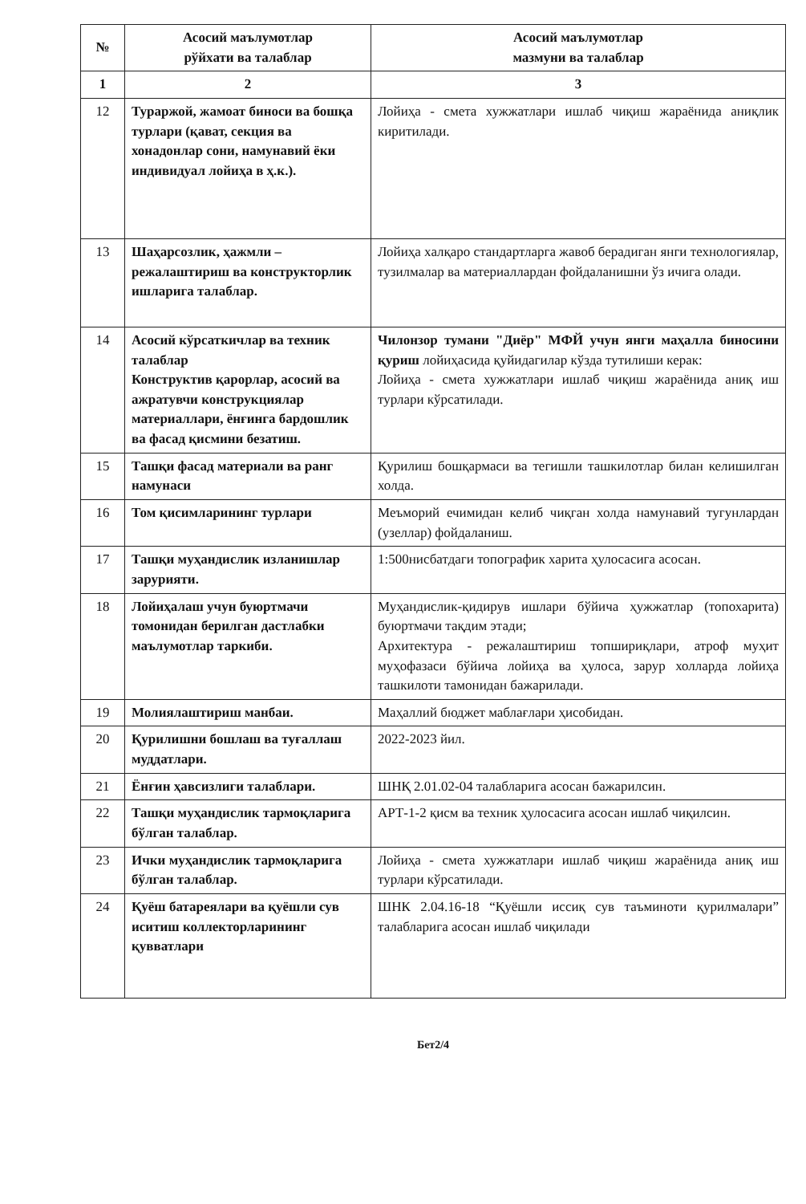| № | Асосий маълумотлар рўйхати ва талаблар | Асосий маълумотлар мазмуни ва талаблар |
| --- | --- | --- |
| 1 | 2 | 3 |
| 12 | Тураржой, жамоат биноси ва бошқа турлари (қават, секция ва хонадонлар сони, намунавий ёки индивидуал лойиҳа в ҳ.к.). | Лойиҳа - смета хужжатлари ишлаб чиқиш жараёнида аниқлик киритилади. |
| 13 | Шаҳарсозлик, ҳажмли – режалаштириш ва конструкторлик ишларига талаблар. | Лойиҳа халқаро стандартларга жавоб берадиган янги технологиялар, тузилмалар ва материаллардан фойдаланишни ўз ичига олади. |
| 14 | Асосий кўрсаткичлар ва техник талаблар Конструктив қарорлар, асосий ва ажратувчи конструкциялар материаллари, ёнғинга бардошлик ва фасад қисмини безатиш. | Чилонзор тумани "Диёр" МФЙ учун янги маҳалла биносини қуриш лойиҳасида қуйидагилар кўзда тутилиши керак: Лойиҳа - смета хужжатлари ишлаб чиқиш жараёнида аниқ иш турлари кўрсатилади. |
| 15 | Ташқи фасад материали ва ранг намунаси | Қурилиш бошқармаси ва тегишли ташкилотлар билан келишилган холда. |
| 16 | Том қисимларининг турлари | Меъморий ечимидан келиб чиқган холда намунавий тугунлардан (узеллар) фойдаланиш. |
| 17 | Ташқи муҳандислик изланишлар зарурияти. | 1:500нисбатдаги топографик харита ҳулосасига асосан. |
| 18 | Лойиҳалаш учун буюртмачи томонидан берилган дастлабки маълумотлар таркиби. | Муҳандислик-қидирув ишлари бўйича ҳужжатлар (топохарита) буюртмачи тақдим этади; Архитектура - режалаштириш топшириқлари, атроф муҳит муҳофазаси бўйича лойиҳа ва ҳулоса, зарур холларда лойиҳа ташкилоти тамонидан бажарилади. |
| 19 | Молиялаштириш манбаи. | Маҳаллий бюджет маблағлари ҳисобидан. |
| 20 | Қурилишни бошлаш ва туғаллаш муддатлари. | 2022-2023 йил. |
| 21 | Ёнғин ҳавсизлиги талаблари. | ШНҚ 2.01.02-04 талабларига асосан бажарилсин. |
| 22 | Ташқи муҳандислик тармоқларига бўлган талаблар. | АРТ-1-2 қисм ва техник ҳулосасига асосан ишлаб чиқилсин. |
| 23 | Ички муҳандислик тармоқларига бўлган талаблар. | Лойиҳа - смета хужжатлари ишлаб чиқиш жараёнида аниқ иш турлари кўрсатилади. |
| 24 | Қуёш батареялари ва қуёшли сув иситиш коллекторларининг қувватлари | ШНК 2.04.16-18 “Қуёшли иссиқ сув таъминоти қурилмалари” талабларига асосан ишлаб чиқилади |
Бет2/4